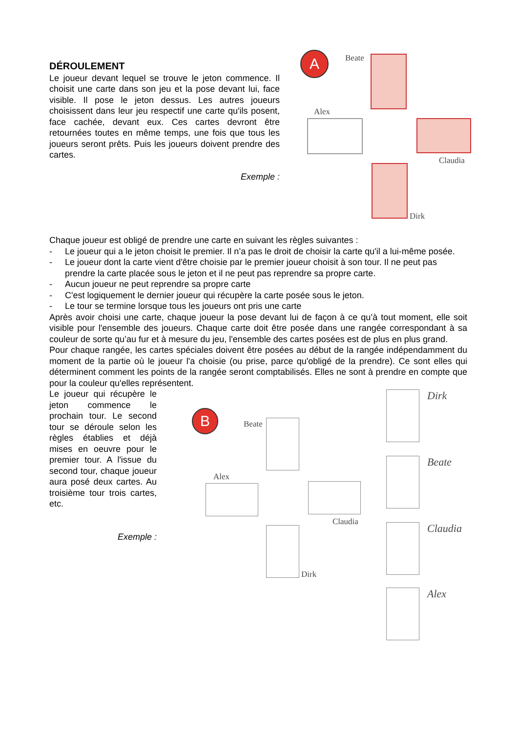DÉROULEMENT
Le joueur devant lequel se trouve le jeton commence. Il choisit une carte dans son jeu et la pose devant lui, face visible. Il pose le jeton dessus. Les autres joueurs choisissent dans leur jeu respectif une carte qu'ils posent, face cachée, devant eux. Ces cartes devront être retournées toutes en même temps, une fois que tous les joueurs seront prêts. Puis les joueurs doivent prendre des cartes.
Exemple :
A Beate
Alex
Claudia
Dirk
Chaque joueur est obligé de prendre une carte en suivant les règles suivantes :
- Le joueur qui a le jeton choisit le premier. Il n’a pas le droit de choisir la carte qu'il a lui-même posée.
- Le joueur dont la carte vient d'être choisie par le premier joueur choisit à son tour. Il ne peut pas prendre la carte placée sous le jeton et il ne peut pas reprendre sa propre carte.
- Aucun joueur ne peut reprendre sa propre carte
- C'est logiquement le dernier joueur qui récupère la carte posée sous le jeton.
- Le tour se termine lorsque tous les joueurs ont pris une carte
Après avoir choisi une carte, chaque joueur la pose devant lui de façon à ce qu’à tout moment, elle soit visible pour l'ensemble des joueurs. Chaque carte doit être posée dans une rangée correspondant à sa couleur de sorte qu’au fur et à mesure du jeu, l'ensemble des cartes posées est de plus en plus grand.
Pour chaque rangée, les cartes spéciales doivent être posées au début de la rangée indépendamment du moment de la partie où le joueur l'a choisie (ou prise, parce qu'obligé de la prendre). Ce sont elles qui déterminent comment les points de la rangée seront comptabilisés. Elles ne sont à prendre en compte que pour la couleur qu'elles représentent.
Le joueur qui récupère le jeton commence le prochain tour. Le second tour se déroule selon les règles établies et déjà mises en oeuvre pour le premier tour. A l'issue du second tour, chaque joueur aura posé deux cartes. Au troisième tour trois cartes, etc.
Exemple :
B Beate
Alex
Claudia
Dirk
Dirk
Beate
Claudia
Alex